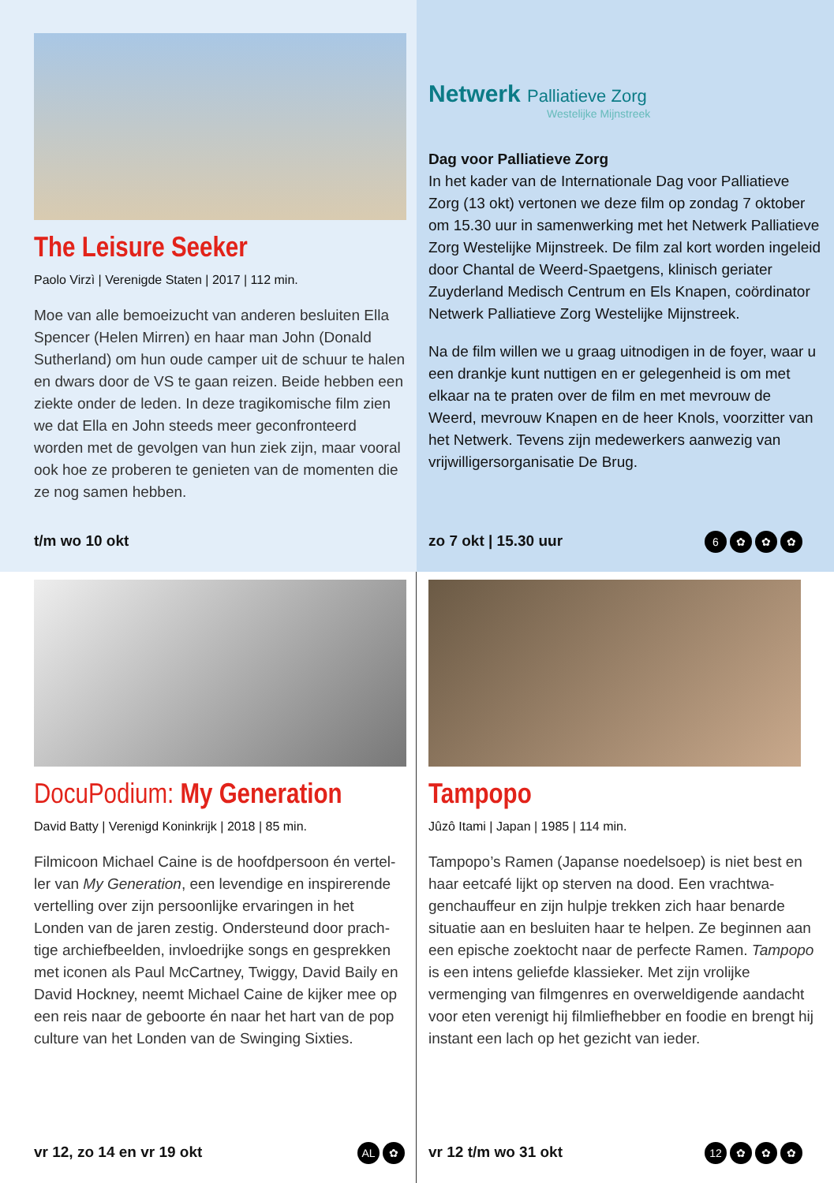The Leisure Seeker
Paolo Virzì | Verenigde Staten | 2017 | 112 min.
Moe van alle bemoeizucht van anderen besluiten Ella Spencer (Helen Mirren) en haar man John (Donald Sutherland) om hun oude camper uit de schuur te halen en dwars door de VS te gaan reizen. Beide hebben een ziekte onder de leden. In deze tragikomische film zien we dat Ella en John steeds meer geconfronteerd worden met de gevolgen van hun ziek zijn, maar vooral ook hoe ze proberen te genieten van de momenten die ze nog samen hebben.
t/m wo 10 okt
Netwerk Palliatieve Zorg
Westelijke Mijnstreek
Dag voor Palliatieve Zorg
In het kader van de Internationale Dag voor Palliatieve Zorg (13 okt) vertonen we deze film op zondag 7 oktober om 15.30 uur in samenwerking met het Netwerk Palliatieve Zorg Westelijke Mijn­streek. De film zal kort worden ingeleid door Chantal de Weerd-Spaetgens, klinisch geriater Zuyderland Medisch Centrum en Els Knapen, coördinator Netwerk Palliatieve Zorg Westelijke Mijnstreek.
Na de film willen we u graag uitnodigen in de foyer, waar u een drankje kunt nuttigen en er gelegenheid is om met elkaar na te praten over de film en met mevrouw de Weerd, mevrouw Knapen en de heer Knols, voorzitter van het Netwerk. Tevens zijn mede­werkers aanwezig van vrijwilligersorganisatie De Brug.
zo 7 okt | 15.30 uur 6 ✿ ✿ ✿
DocuPodium: My Generation
David Batty | Verenigd Koninkrijk | 2018 | 85 min.
Filmicoon Michael Caine is de hoofdpersoon én vertel­ler van My Generation, een levendige en inspirerende vertelling over zijn persoonlijke ervaringen in het Londen van de jaren zestig. Ondersteund door prach­tige archiefbeelden, invloedrijke songs en gesprekken met iconen als Paul McCartney, Twiggy, David Baily en David Hockney, neemt Michael Caine de kijker mee op een reis naar de geboorte én naar het hart van de pop culture van het Londen van de Swinging Sixties.
vr 12, zo 14 en vr 19 okt AL ✿
Tampopo
Jûzô Itami | Japan | 1985 | 114 min.
Tampopo’s Ramen (Japanse noedelsoep) is niet best en haar eetcafé lijkt op sterven na dood. Een vrachtwa­genchauffeur en zijn hulpje trekken zich haar benarde situatie aan en besluiten haar te helpen. Ze beginnen aan een epische zoektocht naar de perfecte Ramen. Tampopo is een intens geliefde klassieker. Met zijn vrolijke vermenging van filmgenres en overweldigende aandacht voor eten verenigt hij filmliefhebber en foodie en brengt hij instant een lach op het gezicht van ieder.
vr 12 t/m wo 31 okt 12 ✿ ✿ ✿